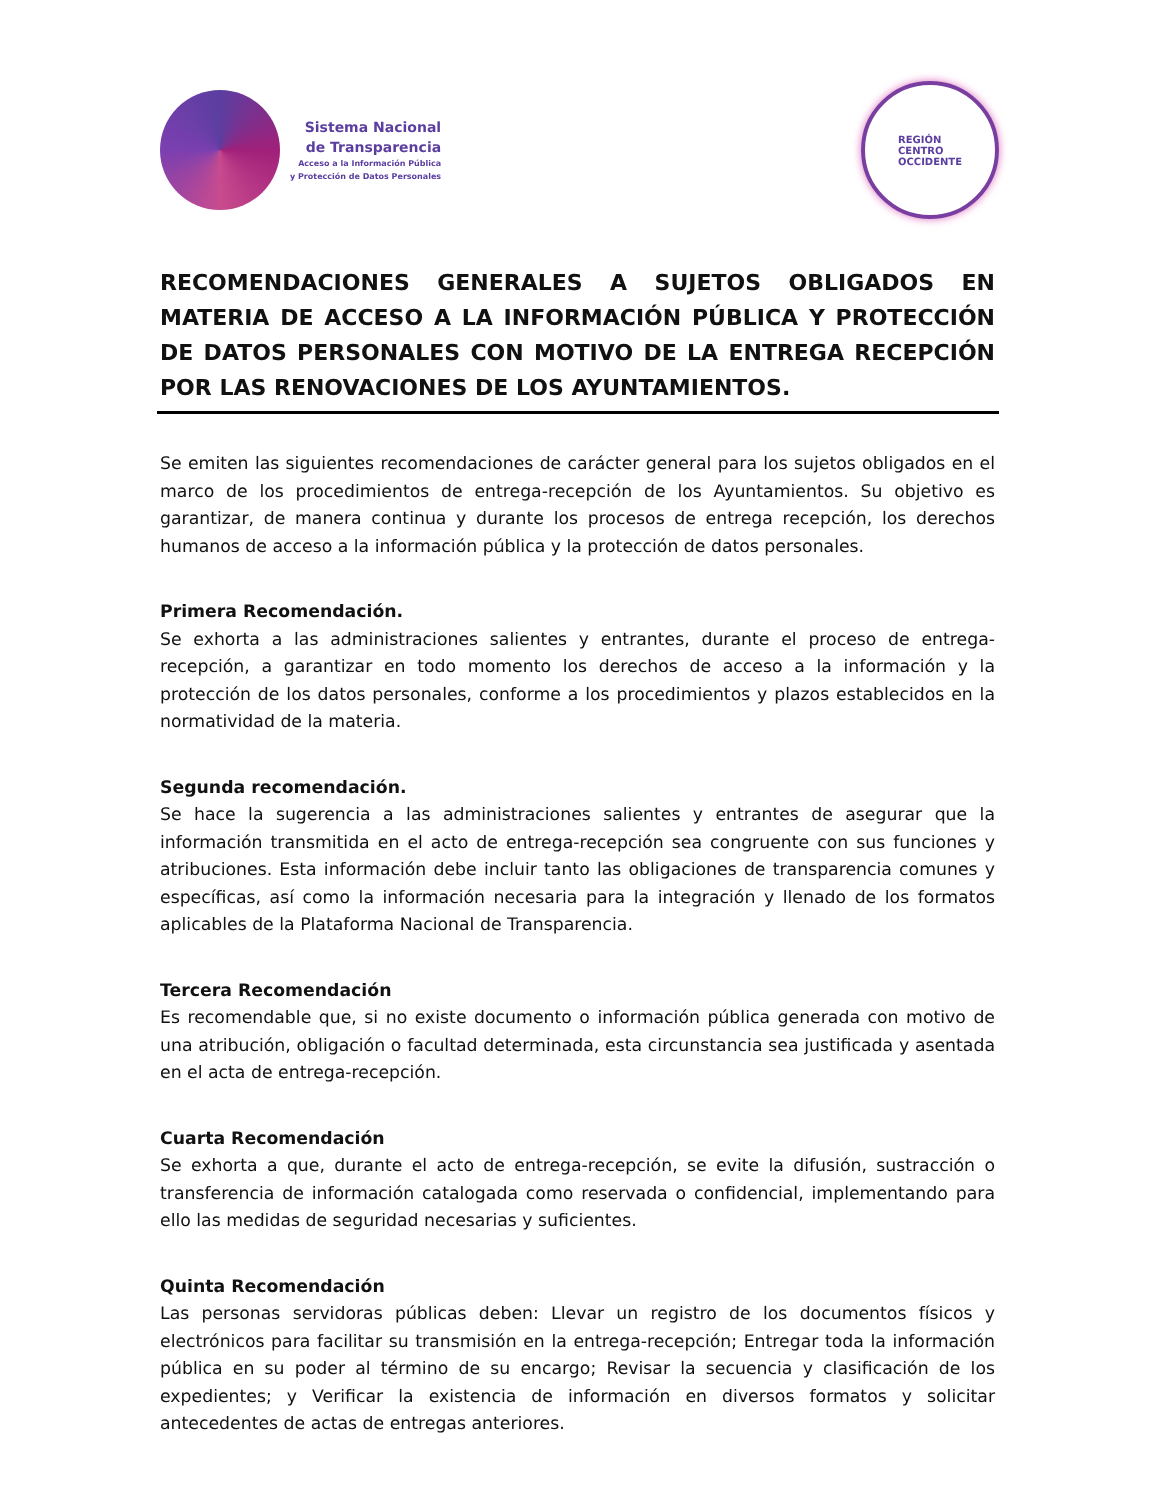Sistema Nacional
de Transparencia
Acceso a la Información Pública
y Protección de Datos Personales
REGIÓN
CENTRO
OCCIDENTE
RECOMENDACIONES GENERALES A SUJETOS OBLIGADOS EN MATERIA DE ACCESO A LA INFORMACIÓN PÚBLICA Y PROTECCIÓN DE DATOS PERSONALES CON MOTIVO DE LA ENTREGA RECEPCIÓN POR LAS RENOVACIONES DE LOS AYUNTAMIENTOS.
Se emiten las siguientes recomendaciones de carácter general para los sujetos obligados en el marco de los procedimientos de entrega-recepción de los Ayuntamientos. Su objetivo es garantizar, de manera continua y durante los procesos de entrega recepción, los derechos humanos de acceso a la información pública y la protección de datos personales.
Primera Recomendación.
Se exhorta a las administraciones salientes y entrantes, durante el proceso de entrega-recepción, a garantizar en todo momento los derechos de acceso a la información y la protección de los datos personales, conforme a los procedimientos y plazos establecidos en la normatividad de la materia.
Segunda recomendación.
Se hace la sugerencia a las administraciones salientes y entrantes de asegurar que la información transmitida en el acto de entrega-recepción sea congruente con sus funciones y atribuciones. Esta información debe incluir tanto las obligaciones de transparencia comunes y específicas, así como la información necesaria para la integración y llenado de los formatos aplicables de la Plataforma Nacional de Transparencia.
Tercera Recomendación
Es recomendable que, si no existe documento o información pública generada con motivo de una atribución, obligación o facultad determinada, esta circunstancia sea justificada y asentada en el acta de entrega-recepción.
Cuarta Recomendación
Se exhorta a que, durante el acto de entrega-recepción, se evite la difusión, sustracción o transferencia de información catalogada como reservada o confidencial, implementando para ello las medidas de seguridad necesarias y suficientes.
Quinta Recomendación
Las personas servidoras públicas deben: Llevar un registro de los documentos físicos y electrónicos para facilitar su transmisión en la entrega-recepción; Entregar toda la información pública en su poder al término de su encargo; Revisar la secuencia y clasificación de los expedientes; y Verificar la existencia de información en diversos formatos y solicitar antecedentes de actas de entregas anteriores.